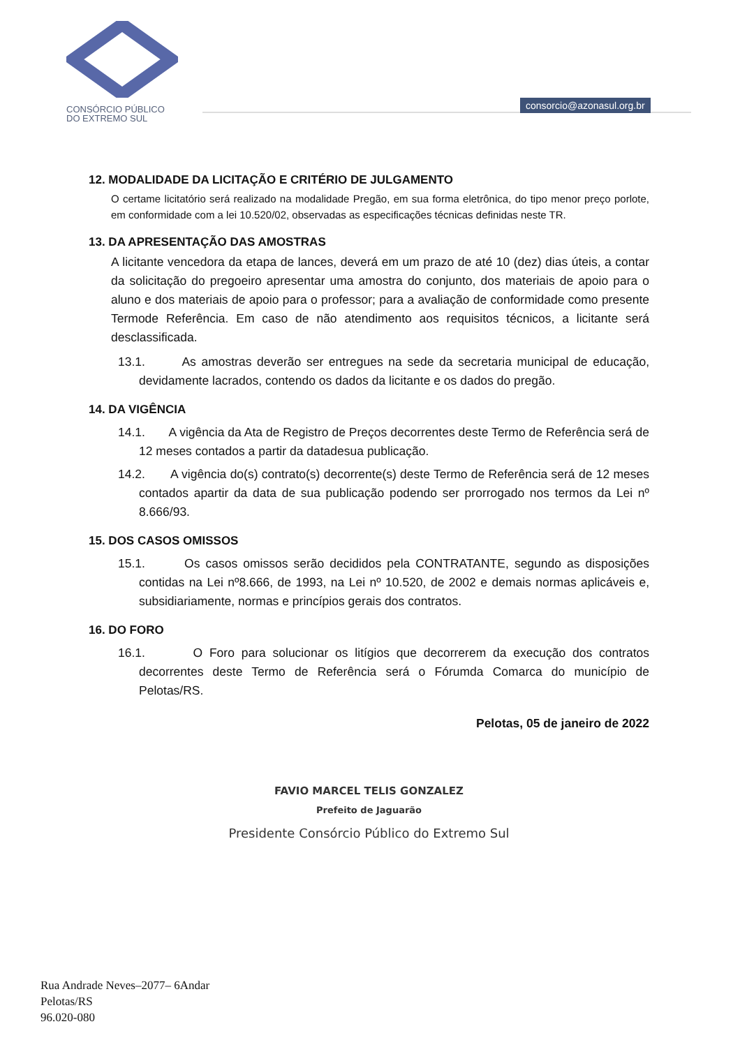CONSÓRCIO PÚBLICO
DO EXTREMO SUL
consorcio@azonasul.org.br
12. MODALIDADE DA LICITAÇÃO E CRITÉRIO DE JULGAMENTO
O certame licitatório será realizado na modalidade Pregão, em sua forma eletrônica, do tipo menor preço porlote, em conformidade com a lei 10.520/02, observadas as especificações técnicas definidas neste TR.
13. DA APRESENTAÇÃO DAS AMOSTRAS
A licitante vencedora da etapa de lances, deverá em um prazo de até 10 (dez) dias úteis, a contar da solicitação do pregoeiro apresentar uma amostra do conjunto, dos materiais de apoio para o aluno e dos materiais de apoio para o professor; para a avaliação de conformidade como presente Termode Referência. Em caso de não atendimento aos requisitos técnicos, a licitante será desclassificada.
13.1. As amostras deverão ser entregues na sede da secretaria municipal de educação, devidamente lacrados, contendo os dados da licitante e os dados do pregão.
14. DA VIGÊNCIA
14.1. A vigência da Ata de Registro de Preços decorrentes deste Termo de Referência será de 12 meses contados a partir da datadesua publicação.
14.2. A vigência do(s) contrato(s) decorrente(s) deste Termo de Referência será de 12 meses contados apartir da data de sua publicação podendo ser prorrogado nos termos da Lei nº 8.666/93.
15. DOS CASOS OMISSOS
15.1. Os casos omissos serão decididos pela CONTRATANTE, segundo as disposições contidas na Lei nº8.666, de 1993, na Lei nº 10.520, de 2002 e demais normas aplicáveis e, subsidiariamente, normas e princípios gerais dos contratos.
16. DO FORO
16.1. O Foro para solucionar os litígios que decorrerem da execução dos contratos decorrentes deste Termo de Referência será o Fórumda Comarca do município de Pelotas/RS.
Pelotas, 05 de janeiro de 2022
FAVIO MARCEL TELIS GONZALEZ
Prefeito de Jaguarão
Presidente Consórcio Público do Extremo Sul
Rua Andrade Neves–2077– 6Andar
Pelotas/RS
96.020-080